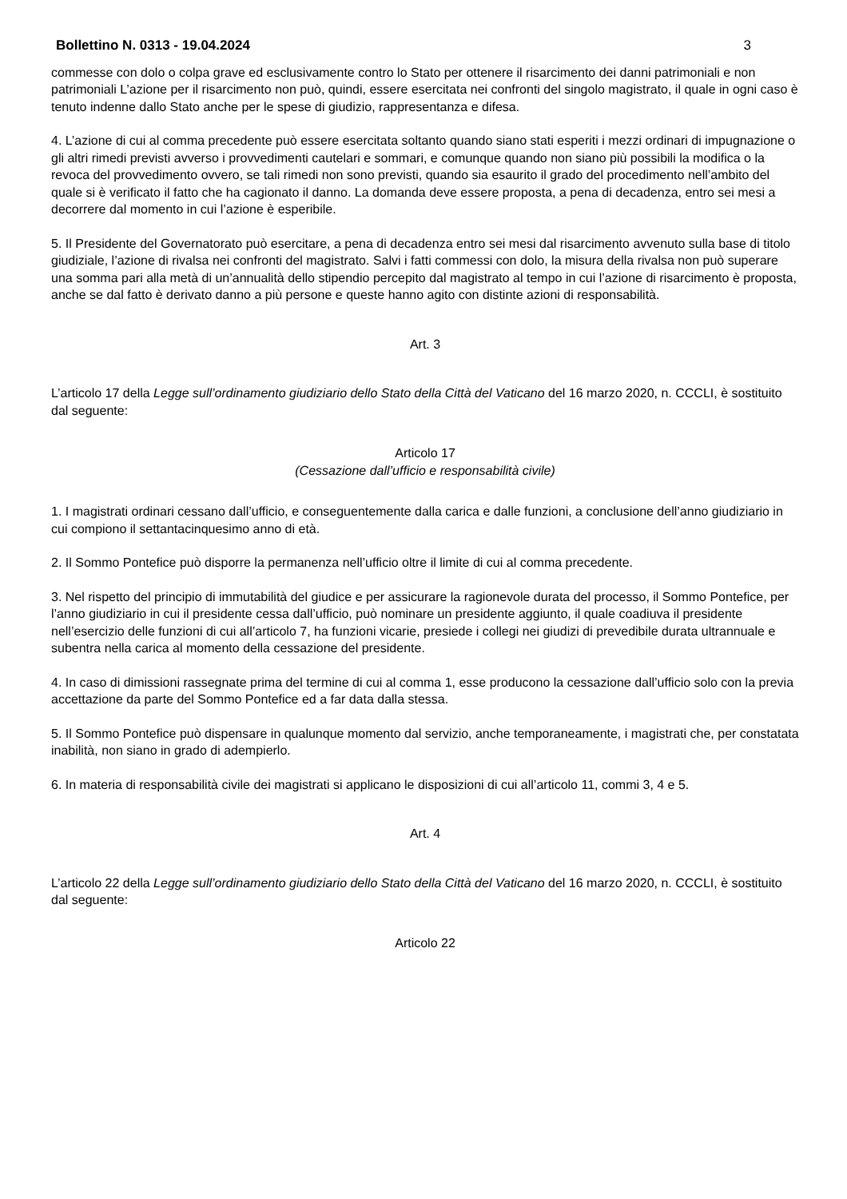Bollettino N. 0313 - 19.04.2024 3
commesse con dolo o colpa grave ed esclusivamente contro lo Stato per ottenere il risarcimento dei danni patrimoniali e non patrimoniali L’azione per il risarcimento non può, quindi, essere esercitata nei confronti del singolo magistrato, il quale in ogni caso è tenuto indenne dallo Stato anche per le spese di giudizio, rappresentanza e difesa.
4. L’azione di cui al comma precedente può essere esercitata soltanto quando siano stati esperiti i mezzi ordinari di impugnazione o gli altri rimedi previsti avverso i provvedimenti cautelari e sommari, e comunque quando non siano più possibili la modifica o la revoca del provvedimento ovvero, se tali rimedi non sono previsti, quando sia esaurito il grado del procedimento nell’ambito del quale si è verificato il fatto che ha cagionato il danno. La domanda deve essere proposta, a pena di decadenza, entro sei mesi a decorrere dal momento in cui l’azione è esperibile.
5. Il Presidente del Governatorato può esercitare, a pena di decadenza entro sei mesi dal risarcimento avvenuto sulla base di titolo giudiziale, l’azione di rivalsa nei confronti del magistrato. Salvi i fatti commessi con dolo, la misura della rivalsa non può superare una somma pari alla metà di un’annualità dello stipendio percepito dal magistrato al tempo in cui l’azione di risarcimento è proposta, anche se dal fatto è derivato danno a più persone e queste hanno agito con distinte azioni di responsabilità.
Art. 3
L’articolo 17 della Legge sull’ordinamento giudiziario dello Stato della Città del Vaticano del 16 marzo 2020, n. CCCLI, è sostituito dal seguente:
Articolo 17
(Cessazione dall’ufficio e responsabilità civile)
1. I magistrati ordinari cessano dall’ufficio, e conseguentemente dalla carica e dalle funzioni, a conclusione dell’anno giudiziario in cui compiono il settantacinquesimo anno di età.
2. Il Sommo Pontefice può disporre la permanenza nell’ufficio oltre il limite di cui al comma precedente.
3. Nel rispetto del principio di immutabilità del giudice e per assicurare la ragionevole durata del processo, il Sommo Pontefice, per l’anno giudiziario in cui il presidente cessa dall’ufficio, può nominare un presidente aggiunto, il quale coadiuva il presidente nell’esercizio delle funzioni di cui all’articolo 7, ha funzioni vicarie, presiede i collegi nei giudizi di prevedibile durata ultrannuale e subentra nella carica al momento della cessazione del presidente.
4. In caso di dimissioni rassegnate prima del termine di cui al comma 1, esse producono la cessazione dall’ufficio solo con la previa accettazione da parte del Sommo Pontefice ed a far data dalla stessa.
5. Il Sommo Pontefice può dispensare in qualunque momento dal servizio, anche temporaneamente, i magistrati che, per constatata inabilità, non siano in grado di adempierlo.
6. In materia di responsabilità civile dei magistrati si applicano le disposizioni di cui all’articolo 11, commi 3, 4 e 5.
Art. 4
L’articolo 22 della Legge sull’ordinamento giudiziario dello Stato della Città del Vaticano del 16 marzo 2020, n. CCCLI, è sostituito dal seguente:
Articolo 22